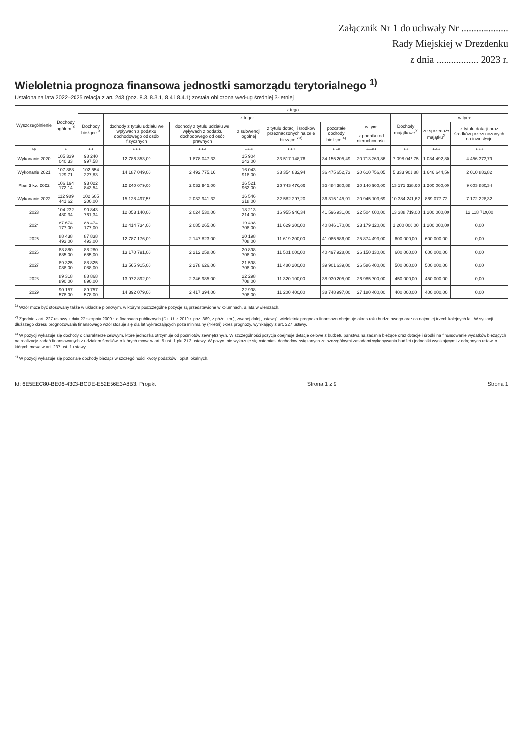Załącznik Nr 1 do uchwały Nr ...................
Rady Miejskiej w Drezdenku
z dnia ................. 2023 r.
Wieloletnia prognoza finansowa jednostki samorządu terytorialnego <sup>1)</sup>
Ustalona na lata 2022–2025 relacja z art. 243 (poz. 8.3, 8.3.1, 8.4 i 8.4.1) została obliczona według średniej 3-letniej
| Wyszczególnienie | Dochody ogółem <sup>X</sup> | z tego: | | | | | | | | | |
| --- | --- | --- | --- | --- | --- | --- | --- | --- | --- | --- | --- |
| | | Dochody bieżące <sup>X</sup> | z tego: | | | | | | Dochody majątkowe<sup>X</sup> | w tym: | |
| | | | dochody z tytułu udziału we wpływach z podatku dochodowego od osób fizycznych | dochody z tytułu udziału we wpływach z podatku dochodowego od osób prawnych | z subwencji ogólnej | z tytułu dotacji i środków przeznaczonych na cele bieżące <sup>x 3)</sup> | pozostałe dochody bieżące <sup>4)</sup> | w tym: | | ze sprzedaży majątku<sup>X</sup> | z tytułu dotacji oraz środków przeznaczonych na inwestycje |
| | | | | | | | | z podatku od nieruchomości | | | |
| Lp | 1 | 1.1 | 1.1.1 | 1.1.2 | 1.1.3 | 1.1.4 | 1.1.5 | 1.1.5.1 | 1.2 | 1.2.1 | 1.2.2 |
| Wykonanie 2020 | 105 339 040,33 | 98 240 997,58 | 12 786 353,00 | 1 878 047,33 | 15 904 243,00 | 33 517 148,76 | 34 155 205,49 | 20 713 269,86 | 7 098 042,75 | 1 034 492,80 | 4 456 373,79 |
| Wykonanie 2021 | 107 888 129,71 | 102 554 227,83 | 14 187 049,00 | 2 492 775,16 | 16 043 918,00 | 33 354 832,94 | 36 475 652,73 | 20 610 756,05 | 5 333 901,88 | 1 646 644,56 | 2 010 883,82 |
| Plan 3 kw. 2022 | 106 194 172,14 | 93 022 843,54 | 12 240 079,00 | 2 032 945,00 | 16 521 962,00 | 26 743 476,66 | 35 484 380,88 | 20 146 900,00 | 13 171 328,60 | 1 200 000,00 | 9 603 880,34 |
| Wykonanie 2022 | 112 989 441,62 | 102 605 200,00 | 15 128 497,57 | 2 032 941,32 | 16 546 318,00 | 32 582 297,20 | 36 315 145,91 | 20 945 103,69 | 10 384 241,62 | 869 077,72 | 7 172 228,32 |
| 2023 | 104 232 480,34 | 90 843 761,34 | 12 053 140,00 | 2 024 530,00 | 18 213 214,00 | 16 955 946,34 | 41 596 931,00 | 22 504 000,00 | 13 388 719,00 | 1 200 000,00 | 12 118 719,00 |
| 2024 | 87 674 177,00 | 86 474 177,00 | 12 414 734,00 | 2 085 265,00 | 19 498 708,00 | 11 629 300,00 | 40 846 170,00 | 23 179 120,00 | 1 200 000,00 | 1 200 000,00 | 0,00 |
| 2025 | 88 438 493,00 | 87 838 493,00 | 12 787 176,00 | 2 147 823,00 | 20 198 708,00 | 11 619 200,00 | 41 085 586,00 | 25 874 493,00 | 600 000,00 | 600 000,00 | 0,00 |
| 2026 | 88 880 685,00 | 88 280 685,00 | 13 170 791,00 | 2 212 258,00 | 20 898 708,00 | 11 501 000,00 | 40 497 928,00 | 26 150 130,00 | 600 000,00 | 600 000,00 | 0,00 |
| 2027 | 89 325 088,00 | 88 825 088,00 | 13 565 915,00 | 2 278 626,00 | 21 598 708,00 | 11 480 200,00 | 39 901 639,00 | 26 586 400,00 | 500 000,00 | 500 000,00 | 0,00 |
| 2028 | 89 318 890,00 | 88 868 890,00 | 13 972 892,00 | 2 346 985,00 | 22 298 708,00 | 11 320 100,00 | 38 930 205,00 | 26 985 700,00 | 450 000,00 | 450 000,00 | 0,00 |
| 2029 | 90 157 578,00 | 89 757 578,00 | 14 392 079,00 | 2 417 394,00 | 22 998 708,00 | 11 200 400,00 | 38 748 997,00 | 27 180 400,00 | 400 000,00 | 400 000,00 | 0,00 |
<sup>1)</sup> Wzór może być stosowany także w układzie pionowym, w którym poszczególne pozycje są przedstawione w kolumnach, a lata w wierszach.
<sup>2)</sup> Zgodnie z art. 227 ustawy z dnia 27 sierpnia 2009 r. o finansach publicznych (Dz. U. z 2019 r. poz. 869, z późn. zm.), zwanej dalej „ustawą”, wieloletnia prognoza finansowa obejmuje okres roku budżetowego oraz co najmniej trzech kolejnych lat. W sytuacji dłuższego okresu prognozowania finansowego wzór stosuje się dla lat wykraczających poza minimalny (4-letni) okres prognozy, wynikający z art. 227 ustawy.
<sup>3)</sup> W pozycji wykazuje się dochody o charakterze celowym, które jednostka otrzymuje od podmiotów zewnętrznych. W szczególności pozycja obejmuje dotacje celowe z budżetu państwa na zadania bieżące oraz dotacje i środki na finansowanie wydatków bieżących na realizację zadań finansowanych z udziałem środków, o których mowa w art. 5 ust. 1 pkt 2 i 3 ustawy. W pozycji nie wykazuje się natomiast dochodów związanych ze szczególnymi zasadami wykonywania budżetu jednostki wynikającymi z odrębnych ustaw, o których mowa w art. 237 ust. 1 ustawy.
<sup>4)</sup> W pozycji wykazuje się pozostałe dochody bieżące w szczególności kwoty podatków i opłat lokalnych.
Id: 6E5EEC80-BE06-4303-BCDE-E52E56E3A8B3. Projekt Strona 1 z 9 Strona 1